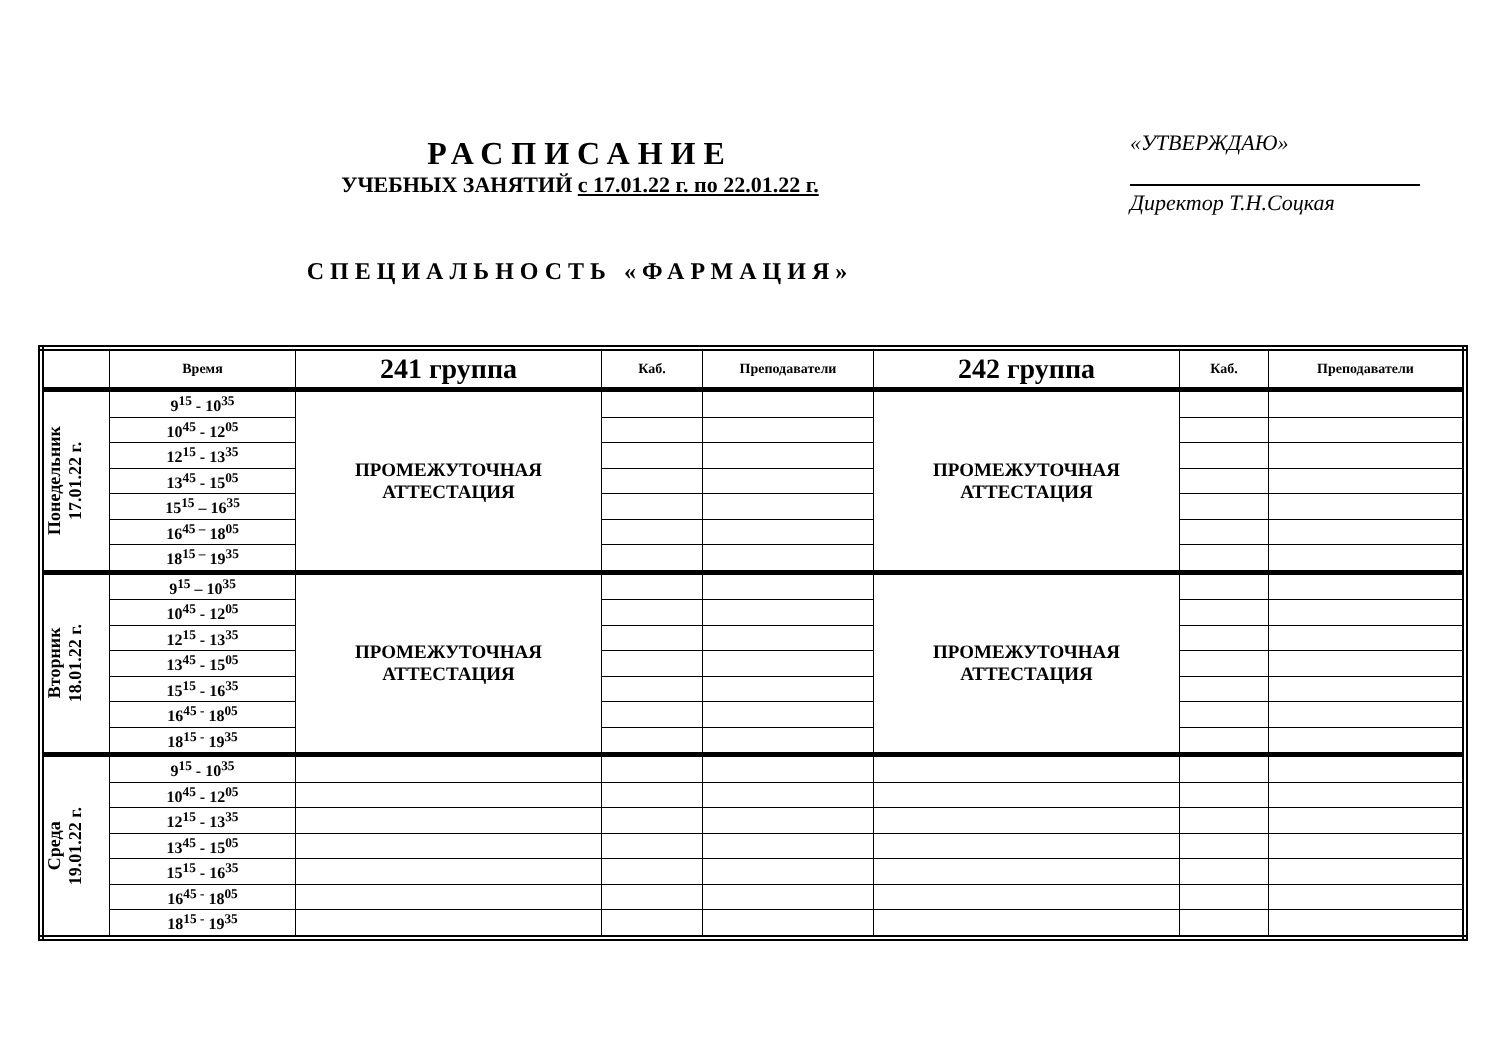РАСПИСАНИЕ
УЧЕБНЫХ ЗАНЯТИЙ с 17.01.22 г. по 22.01.22 г.
СПЕЦИАЛЬНОСТЬ «ФАРМАЦИЯ»
«УТВЕРЖДАЮ»
Директор Т.Н.Соцкая
| | Время | 241 группа | Каб. | Преподаватели | 242 группа | Каб. | Преподаватели |
| --- | --- | --- | --- | --- | --- | --- | --- |
| Понедельник 17.01.22 г. | 9<sup>15</sup> - 10<sup>35</sup> | ПРОМЕЖУТОЧНАЯ АТТЕСТАЦИЯ | | | ПРОМЕЖУТОЧНАЯ АТТЕСТАЦИЯ | | |
| | 10<sup>45</sup> - 12<sup>05</sup> | | | | | | |
| | 12<sup>15</sup> - 13<sup>35</sup> | | | | | | |
| | 13<sup>45</sup> - 15<sup>05</sup> | | | | | | |
| | 15<sup>15</sup> – 16<sup>35</sup> | | | | | | |
| | 16<sup>45 –</sup> 18<sup>05</sup> | | | | | | |
| | 18<sup>15 –</sup> 19<sup>35</sup> | | | | | | |
| Вторник 18.01.22 г. | 9<sup>15</sup> – 10<sup>35</sup> | ПРОМЕЖУТОЧНАЯ АТТЕСТАЦИЯ | | | ПРОМЕЖУТОЧНАЯ АТТЕСТАЦИЯ | | |
| | 10<sup>45</sup> - 12<sup>05</sup> | | | | | | |
| | 12<sup>15</sup> - 13<sup>35</sup> | | | | | | |
| | 13<sup>45</sup> - 15<sup>05</sup> | | | | | | |
| | 15<sup>15</sup> - 16<sup>35</sup> | | | | | | |
| | 16<sup>45 -</sup> 18<sup>05</sup> | | | | | | |
| | 18<sup>15 -</sup> 19<sup>35</sup> | | | | | | |
| Среда 19.01.22 г. | 9<sup>15</sup> - 10<sup>35</sup> | | | | | | |
| | 10<sup>45</sup> - 12<sup>05</sup> | | | | | | |
| | 12<sup>15</sup> - 13<sup>35</sup> | | | | | | |
| | 13<sup>45</sup> - 15<sup>05</sup> | | | | | | |
| | 15<sup>15</sup> - 16<sup>35</sup> | | | | | | |
| | 16<sup>45 -</sup> 18<sup>05</sup> | | | | | | |
| | 18<sup>15 -</sup> 19<sup>35</sup> | | | | | | |